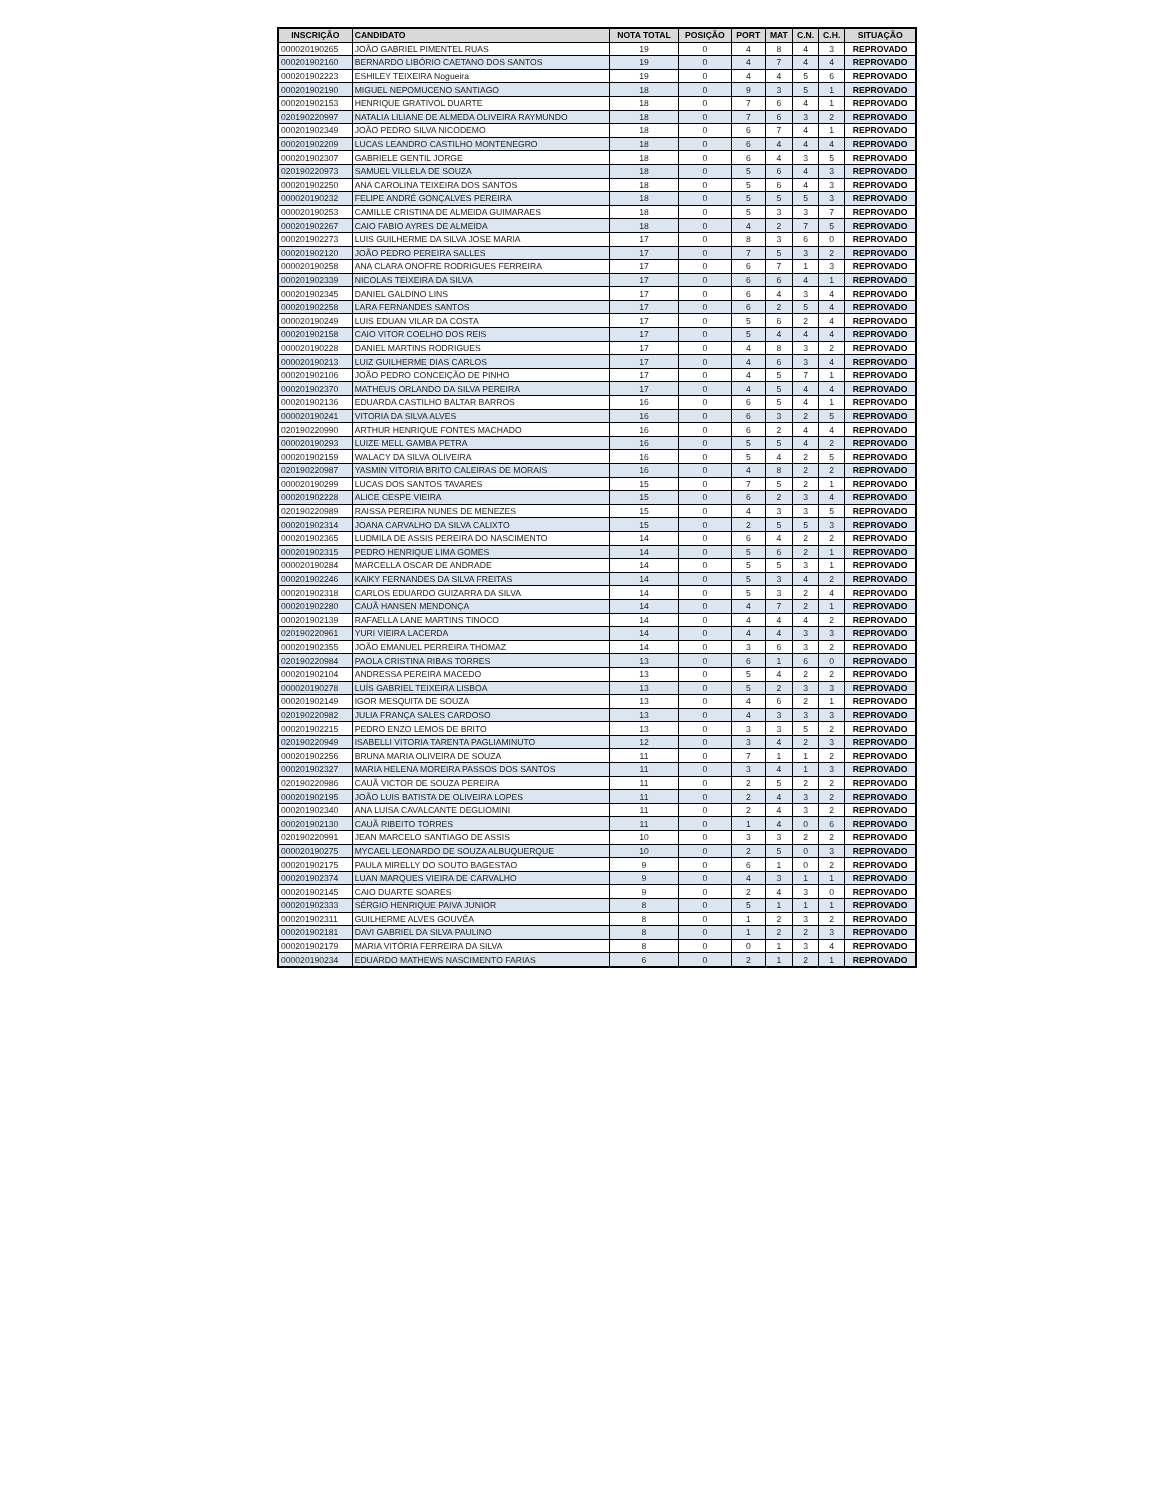| INSCRIÇÃO | CANDIDATO | NOTA TOTAL | POSIÇÃO | PORT | MAT | C.N. | C.H. | SITUAÇÃO |
| --- | --- | --- | --- | --- | --- | --- | --- | --- |
| 000020190265 | JOÃO GABRIEL PIMENTEL RUAS | 19 | 0 | 4 | 8 | 4 | 3 | REPROVADO |
| 000201902160 | BERNARDO LIBÓRIO CAETANO DOS SANTOS | 19 | 0 | 4 | 7 | 4 | 4 | REPROVADO |
| 000201902223 | ESHILEY TEIXEIRA Nogueira | 19 | 0 | 4 | 4 | 5 | 6 | REPROVADO |
| 000201902190 | MIGUEL NEPOMUCENO SANTIAGO | 18 | 0 | 9 | 3 | 5 | 1 | REPROVADO |
| 000201902153 | HENRIQUE GRATIVOL DUARTE | 18 | 0 | 7 | 6 | 4 | 1 | REPROVADO |
| 020190220997 | NATALIA LILIANE DE ALMEDA OLIVEIRA RAYMUNDO | 18 | 0 | 7 | 6 | 3 | 2 | REPROVADO |
| 000201902349 | JOÃO PEDRO SILVA NICODEMO | 18 | 0 | 6 | 7 | 4 | 1 | REPROVADO |
| 000201902209 | LUCAS LEANDRO CASTILHO MONTENEGRO | 18 | 0 | 6 | 4 | 4 | 4 | REPROVADO |
| 000201902307 | GABRIELE GENTIL JORGE | 18 | 0 | 6 | 4 | 3 | 5 | REPROVADO |
| 020190220973 | SAMUEL VILLELA DE SOUZA | 18 | 0 | 5 | 6 | 4 | 3 | REPROVADO |
| 000201902250 | ANA CAROLINA TEIXEIRA DOS SANTOS | 18 | 0 | 5 | 6 | 4 | 3 | REPROVADO |
| 000020190232 | FELIPE ANDRÉ GONÇALVES PEREIRA | 18 | 0 | 5 | 5 | 5 | 3 | REPROVADO |
| 000020190253 | CAMILLE CRISTINA DE ALMEIDA GUIMARAES | 18 | 0 | 5 | 3 | 3 | 7 | REPROVADO |
| 000201902267 | CAIO FABIO AYRES DE ALMEIDA | 18 | 0 | 4 | 2 | 7 | 5 | REPROVADO |
| 000201902273 | LUIS GUILHERME DA SILVA JOSE MARIA | 17 | 0 | 8 | 3 | 6 | 0 | REPROVADO |
| 000201902120 | JOÃO PEDRO PEREIRA SALLES | 17 | 0 | 7 | 5 | 3 | 2 | REPROVADO |
| 000020190258 | ANA CLARA ONOFRE RODRIGUES FERREIRA | 17 | 0 | 6 | 7 | 1 | 3 | REPROVADO |
| 000201902339 | NICOLAS TEIXEIRA DA SILVA | 17 | 0 | 6 | 6 | 4 | 1 | REPROVADO |
| 000201902345 | DANIEL GALDINO LINS | 17 | 0 | 6 | 4 | 3 | 4 | REPROVADO |
| 000201902258 | LARA FERNANDES SANTOS | 17 | 0 | 6 | 2 | 5 | 4 | REPROVADO |
| 000020190249 | LUIS EDUAN VILAR DA COSTA | 17 | 0 | 5 | 6 | 2 | 4 | REPROVADO |
| 000201902158 | CAIO VITOR COELHO DOS REIS | 17 | 0 | 5 | 4 | 4 | 4 | REPROVADO |
| 000020190228 | DANIEL MARTINS RODRIGUES | 17 | 0 | 4 | 8 | 3 | 2 | REPROVADO |
| 000020190213 | LUIZ GUILHERME DIAS CARLOS | 17 | 0 | 4 | 6 | 3 | 4 | REPROVADO |
| 000201902106 | JOÃO PEDRO CONCEIÇÃO DE PINHO | 17 | 0 | 4 | 5 | 7 | 1 | REPROVADO |
| 000201902370 | MATHEUS ORLANDO DA SILVA PEREIRA | 17 | 0 | 4 | 5 | 4 | 4 | REPROVADO |
| 000201902136 | EDUARDA CASTILHO BALTAR BARROS | 16 | 0 | 6 | 5 | 4 | 1 | REPROVADO |
| 000020190241 | VITORIA DA SILVA ALVES | 16 | 0 | 6 | 3 | 2 | 5 | REPROVADO |
| 020190220990 | ARTHUR HENRIQUE FONTES MACHADO | 16 | 0 | 6 | 2 | 4 | 4 | REPROVADO |
| 000020190293 | LUIZE MELL GAMBA PETRA | 16 | 0 | 5 | 5 | 4 | 2 | REPROVADO |
| 000201902159 | WALACY DA SILVA OLIVEIRA | 16 | 0 | 5 | 4 | 2 | 5 | REPROVADO |
| 020190220987 | YASMIN VITORIA BRITO CALEIRAS DE MORAIS | 16 | 0 | 4 | 8 | 2 | 2 | REPROVADO |
| 000020190299 | LUCAS DOS SANTOS TAVARES | 15 | 0 | 7 | 5 | 2 | 1 | REPROVADO |
| 000201902228 | ALICE CESPE VIEIRA | 15 | 0 | 6 | 2 | 3 | 4 | REPROVADO |
| 020190220989 | RAISSA PEREIRA NUNES DE MENEZES | 15 | 0 | 4 | 3 | 3 | 5 | REPROVADO |
| 000201902314 | JOANA CARVALHO DA SILVA CALIXTO | 15 | 0 | 2 | 5 | 5 | 3 | REPROVADO |
| 000201902365 | LUDMILA DE ASSIS PEREIRA DO NASCIMENTO | 14 | 0 | 6 | 4 | 2 | 2 | REPROVADO |
| 000201902315 | PEDRO HENRIQUE LIMA GOMES | 14 | 0 | 5 | 6 | 2 | 1 | REPROVADO |
| 000020190284 | MARCELLA OSCAR DE ANDRADE | 14 | 0 | 5 | 5 | 3 | 1 | REPROVADO |
| 000201902246 | KAIKY FERNANDES DA SILVA FREITAS | 14 | 0 | 5 | 3 | 4 | 2 | REPROVADO |
| 000201902318 | CARLOS EDUARDO GUIZARRA DA SILVA | 14 | 0 | 5 | 3 | 2 | 4 | REPROVADO |
| 000201902280 | CAUÃ HANSEN MENDONÇA | 14 | 0 | 4 | 7 | 2 | 1 | REPROVADO |
| 000201902139 | RAFAELLA LANE MARTINS TINOCO | 14 | 0 | 4 | 4 | 4 | 2 | REPROVADO |
| 020190220961 | YURI VIEIRA LACERDA | 14 | 0 | 4 | 4 | 3 | 3 | REPROVADO |
| 000201902355 | JOÃO EMANUEL PERREIRA THOMAZ | 14 | 0 | 3 | 6 | 3 | 2 | REPROVADO |
| 020190220984 | PAOLA CRISTINA RIBAS TORRES | 13 | 0 | 6 | 1 | 6 | 0 | REPROVADO |
| 000201902104 | ANDRESSA PEREIRA MACEDO | 13 | 0 | 5 | 4 | 2 | 2 | REPROVADO |
| 000020190278 | LUÍS GABRIEL TEIXEIRA LISBOA | 13 | 0 | 5 | 2 | 3 | 3 | REPROVADO |
| 000201902149 | IGOR MESQUITA DE SOUZA | 13 | 0 | 4 | 6 | 2 | 1 | REPROVADO |
| 020190220982 | JULIA FRANÇA SALES CARDOSO | 13 | 0 | 4 | 3 | 3 | 3 | REPROVADO |
| 000201902215 | PEDRO ENZO LEMOS DE BRITO | 13 | 0 | 3 | 3 | 5 | 2 | REPROVADO |
| 020190220949 | ISABELLI VITORIA TARENTA PAGLIAMINUTO | 12 | 0 | 3 | 4 | 2 | 3 | REPROVADO |
| 000201902256 | BRUNA MARIA OLIVEIRA DE SOUZA | 11 | 0 | 7 | 1 | 1 | 2 | REPROVADO |
| 000201902327 | MARIA HELENA MOREIRA PASSOS DOS SANTOS | 11 | 0 | 3 | 4 | 1 | 3 | REPROVADO |
| 020190220986 | CAUÃ VICTOR DE SOUZA PEREIRA | 11 | 0 | 2 | 5 | 2 | 2 | REPROVADO |
| 000201902195 | JOÃO LUIS BATISTA DE OLIVEIRA LOPES | 11 | 0 | 2 | 4 | 3 | 2 | REPROVADO |
| 000201902340 | ANA LUISA CAVALCANTE DEGLIOMINI | 11 | 0 | 2 | 4 | 3 | 2 | REPROVADO |
| 000201902130 | CAUÃ RIBEITO TORRES | 11 | 0 | 1 | 4 | 0 | 6 | REPROVADO |
| 020190220991 | JEAN MARCELO SANTIAGO DE ASSIS | 10 | 0 | 3 | 3 | 2 | 2 | REPROVADO |
| 000020190275 | MYCAEL LEONARDO DE SOUZA ALBUQUERQUE | 10 | 0 | 2 | 5 | 0 | 3 | REPROVADO |
| 000201902175 | PAULA MIRELLY DO SOUTO BAGESTAO | 9 | 0 | 6 | 1 | 0 | 2 | REPROVADO |
| 000201902374 | LUAN MARQUES VIEIRA DE CARVALHO | 9 | 0 | 4 | 3 | 1 | 1 | REPROVADO |
| 000201902145 | CAIO DUARTE SOARES | 9 | 0 | 2 | 4 | 3 | 0 | REPROVADO |
| 000201902333 | SÉRGIO HENRIQUE PAIVA JUNIOR | 8 | 0 | 5 | 1 | 1 | 1 | REPROVADO |
| 000201902311 | GUILHERME ALVES GOUVÊA | 8 | 0 | 1 | 2 | 3 | 2 | REPROVADO |
| 000201902181 | DAVI GABRIEL DA SILVA PAULINO | 8 | 0 | 1 | 2 | 2 | 3 | REPROVADO |
| 000201902179 | MARIA VITÓRIA FERREIRA DA SILVA | 8 | 0 | 0 | 1 | 3 | 4 | REPROVADO |
| 000020190234 | EDUARDO MATHEWS NASCIMENTO FARIAS | 6 | 0 | 2 | 1 | 2 | 1 | REPROVADO |